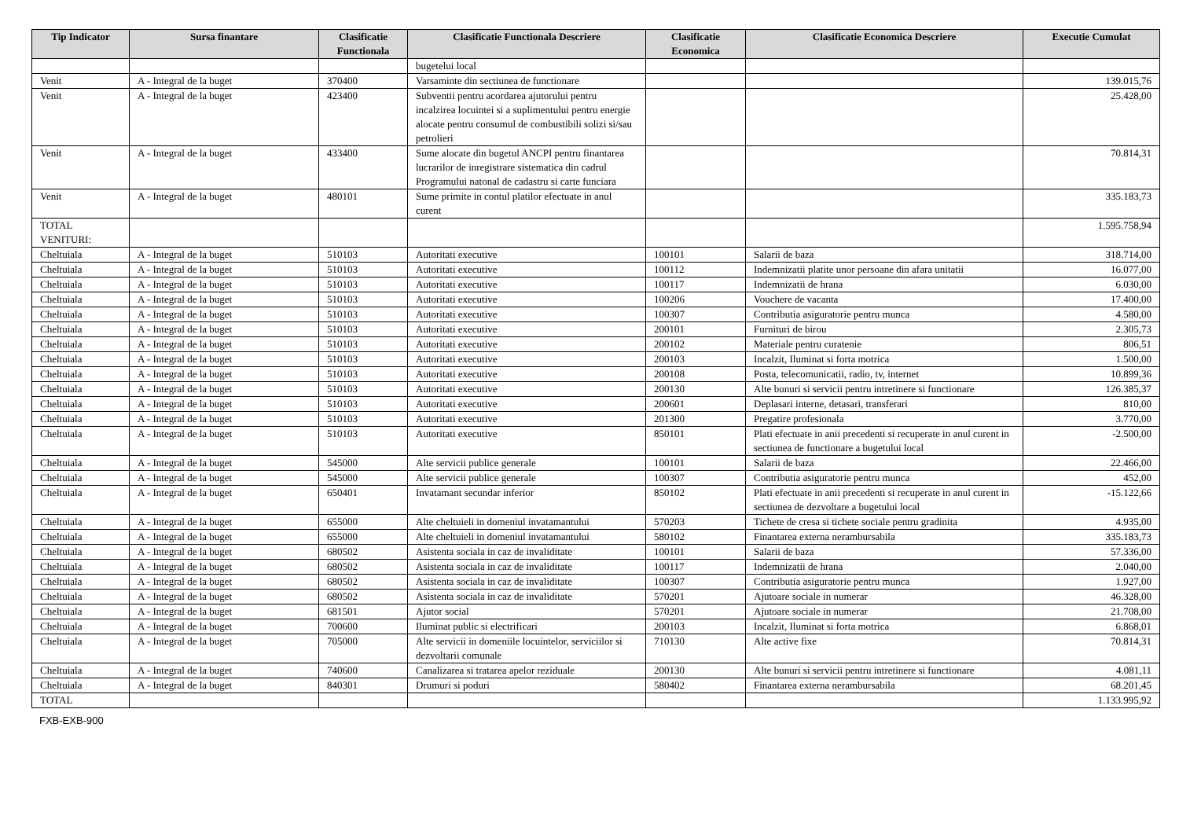| Tip Indicator | Sursa finantare | Clasificatie Functionala | Clasificatie Functionala Descriere | Clasificatie Economica | Clasificatie Economica Descriere | Executie Cumulat |
| --- | --- | --- | --- | --- | --- | --- |
| | | | bugetelui local | | | |
| Venit | A - Integral de la buget | 370400 | Varsaminte din sectiunea de functionare | | | 139.015,76 |
| Venit | A - Integral de la buget | 423400 | Subventii pentru acordarea ajutorului pentru incalzirea locuintei si a suplimentului pentru energie alocate pentru consumul de combustibili solizi si/sau petrolieri | | | 25.428,00 |
| Venit | A - Integral de la buget | 433400 | Sume alocate din bugetul ANCPI pentru finantarea lucrarilor de inregistrare sistematica din cadrul Programului natonal de cadastru si carte funciara | | | 70.814,31 |
| Venit | A - Integral de la buget | 480101 | Sume primite in contul platilor efectuate in anul curent | | | 335.183,73 |
| TOTAL VENITURI: | | | | | | 1.595.758,94 |
| Cheltuiala | A - Integral de la buget | 510103 | Autoritati executive | 100101 | Salarii de baza | 318.714,00 |
| Cheltuiala | A - Integral de la buget | 510103 | Autoritati executive | 100112 | Indemnizatii platite unor persoane din afara unitatii | 16.077,00 |
| Cheltuiala | A - Integral de la buget | 510103 | Autoritati executive | 100117 | Indemnizatii de hrana | 6.030,00 |
| Cheltuiala | A - Integral de la buget | 510103 | Autoritati executive | 100206 | Vouchere de vacanta | 17.400,00 |
| Cheltuiala | A - Integral de la buget | 510103 | Autoritati executive | 100307 | Contributia asiguratorie pentru munca | 4.580,00 |
| Cheltuiala | A - Integral de la buget | 510103 | Autoritati executive | 200101 | Furnituri de birou | 2.305,73 |
| Cheltuiala | A - Integral de la buget | 510103 | Autoritati executive | 200102 | Materiale pentru curatenie | 806,51 |
| Cheltuiala | A - Integral de la buget | 510103 | Autoritati executive | 200103 | Incalzit, Iluminat si forta motrica | 1.500,00 |
| Cheltuiala | A - Integral de la buget | 510103 | Autoritati executive | 200108 | Posta, telecomunicatii, radio, tv, internet | 10.899,36 |
| Cheltuiala | A - Integral de la buget | 510103 | Autoritati executive | 200130 | Alte bunuri si servicii pentru intretinere si functionare | 126.385,37 |
| Cheltuiala | A - Integral de la buget | 510103 | Autoritati executive | 200601 | Deplasari interne, detasari, transferari | 810,00 |
| Cheltuiala | A - Integral de la buget | 510103 | Autoritati executive | 201300 | Pregatire profesionala | 3.770,00 |
| Cheltuiala | A - Integral de la buget | 510103 | Autoritati executive | 850101 | Plati efectuate in anii precedenti si recuperate in anul curent in sectiunea de functionare a bugetului local | -2.500,00 |
| Cheltuiala | A - Integral de la buget | 545000 | Alte servicii publice generale | 100101 | Salarii de baza | 22.466,00 |
| Cheltuiala | A - Integral de la buget | 545000 | Alte servicii publice generale | 100307 | Contributia asiguratorie pentru munca | 452,00 |
| Cheltuiala | A - Integral de la buget | 650401 | Invatamant secundar inferior | 850102 | Plati efectuate in anii precedenti si recuperate in anul curent in sectiunea de dezvoltare a bugetului local | -15.122,66 |
| Cheltuiala | A - Integral de la buget | 655000 | Alte cheltuieli in domeniul invatamantului | 570203 | Tichete de cresa si tichete sociale pentru gradinita | 4.935,00 |
| Cheltuiala | A - Integral de la buget | 655000 | Alte cheltuieli in domeniul invatamantului | 580102 | Finantarea externa nerambursabila | 335.183,73 |
| Cheltuiala | A - Integral de la buget | 680502 | Asistenta sociala in caz de invaliditate | 100101 | Salarii de baza | 57.336,00 |
| Cheltuiala | A - Integral de la buget | 680502 | Asistenta sociala in caz de invaliditate | 100117 | Indemnizatii de hrana | 2.040,00 |
| Cheltuiala | A - Integral de la buget | 680502 | Asistenta sociala in caz de invaliditate | 100307 | Contributia asiguratorie pentru munca | 1.927,00 |
| Cheltuiala | A - Integral de la buget | 680502 | Asistenta sociala in caz de invaliditate | 570201 | Ajutoare sociale in numerar | 46.328,00 |
| Cheltuiala | A - Integral de la buget | 681501 | Ajutor social | 570201 | Ajutoare sociale in numerar | 21.708,00 |
| Cheltuiala | A - Integral de la buget | 700600 | Iluminat public si electrificari | 200103 | Incalzit, Iluminat si forta motrica | 6.868,01 |
| Cheltuiala | A - Integral de la buget | 705000 | Alte servicii in domeniile locuintelor, serviciilor si dezvoltarii comunale | 710130 | Alte active fixe | 70.814,31 |
| Cheltuiala | A - Integral de la buget | 740600 | Canalizarea si tratarea apelor reziduale | 200130 | Alte bunuri si servicii pentru intretinere si functionare | 4.081,11 |
| Cheltuiala | A - Integral de la buget | 840301 | Drumuri si poduri | 580402 | Finantarea externa nerambursabila | 68.201,45 |
| TOTAL | | | | | | 1.133.995,92 |
FXB-EXB-900